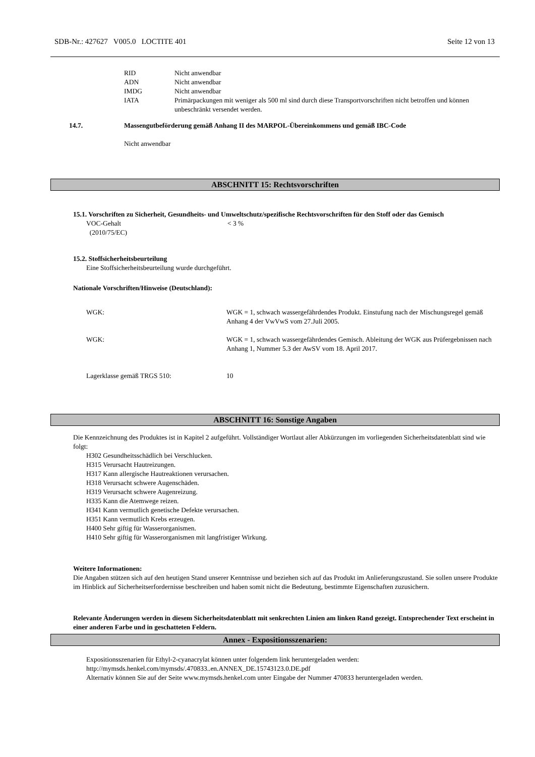SDB-Nr.: 427627 V005.0 LOCTITE 401 Seite 12 von 13
RID Nicht anwendbar
ADN Nicht anwendbar
IMDG Nicht anwendbar
IATA Primärpackungen mit weniger als 500 ml sind durch diese Transportvorschriften nicht betroffen und können unbeschränkt versendet werden.
14.7. Massengutbeförderung gemäß Anhang II des MARPOL-Übereinkommens und gemäß IBC-Code
Nicht anwendbar
ABSCHNITT 15: Rechtsvorschriften
15.1. Vorschriften zu Sicherheit, Gesundheits- und Umweltschutz/spezifische Rechtsvorschriften für den Stoff oder das Gemisch
VOC-Gehalt
(2010/75/EC) < 3 %
15.2. Stoffsicherheitsbeurteilung
Eine Stoffsicherheitsbeurteilung wurde durchgeführt.
Nationale Vorschriften/Hinweise (Deutschland):
WGK: WGK = 1, schwach wassergefährdendes Produkt. Einstufung nach der Mischungsregel gemäß Anhang 4 der VwVwS vom 27.Juli 2005.
WGK: WGK = 1, schwach wassergefährdendes Gemisch. Ableitung der WGK aus Prüfergebnissen nach Anhang 1, Nummer 5.3 der AwSV vom 18. April 2017.
Lagerklasse gemäß TRGS 510: 10
ABSCHNITT 16: Sonstige Angaben
Die Kennzeichnung des Produktes ist in Kapitel 2 aufgeführt. Vollständiger Wortlaut aller Abkürzungen im vorliegenden Sicherheitsdatenblatt sind wie folgt:
H302 Gesundheitsschädlich bei Verschlucken.
H315 Verursacht Hautreizungen.
H317 Kann allergische Hautreaktionen verursachen.
H318 Verursacht schwere Augenschäden.
H319 Verursacht schwere Augenreizung.
H335 Kann die Atemwege reizen.
H341 Kann vermutlich genetische Defekte verursachen.
H351 Kann vermutlich Krebs erzeugen.
H400 Sehr giftig für Wasserorganismen.
H410 Sehr giftig für Wasserorganismen mit langfristiger Wirkung.
Weitere Informationen:
Die Angaben stützen sich auf den heutigen Stand unserer Kenntnisse und beziehen sich auf das Produkt im Anlieferungszustand. Sie sollen unsere Produkte im Hinblick auf Sicherheitserfordernisse beschreiben und haben somit nicht die Bedeutung, bestimmte Eigenschaften zuzusichern.
Relevante Änderungen werden in diesem Sicherheitsdatenblatt mit senkrechten Linien am linken Rand gezeigt. Entsprechender Text erscheint in einer anderen Farbe und in geschatteten Feldern.
Annex - Expositionsszenarien:
Expositionsszenarien für Ethyl-2-cyanacrylat können unter folgendem link heruntergeladen werden:
http://mymsds.henkel.com/mymsds/.470833..en.ANNEX_DE.15743123.0.DE.pdf
Alternativ können Sie auf der Seite www.mymsds.henkel.com unter Eingabe der Nummer 470833 heruntergeladen werden.